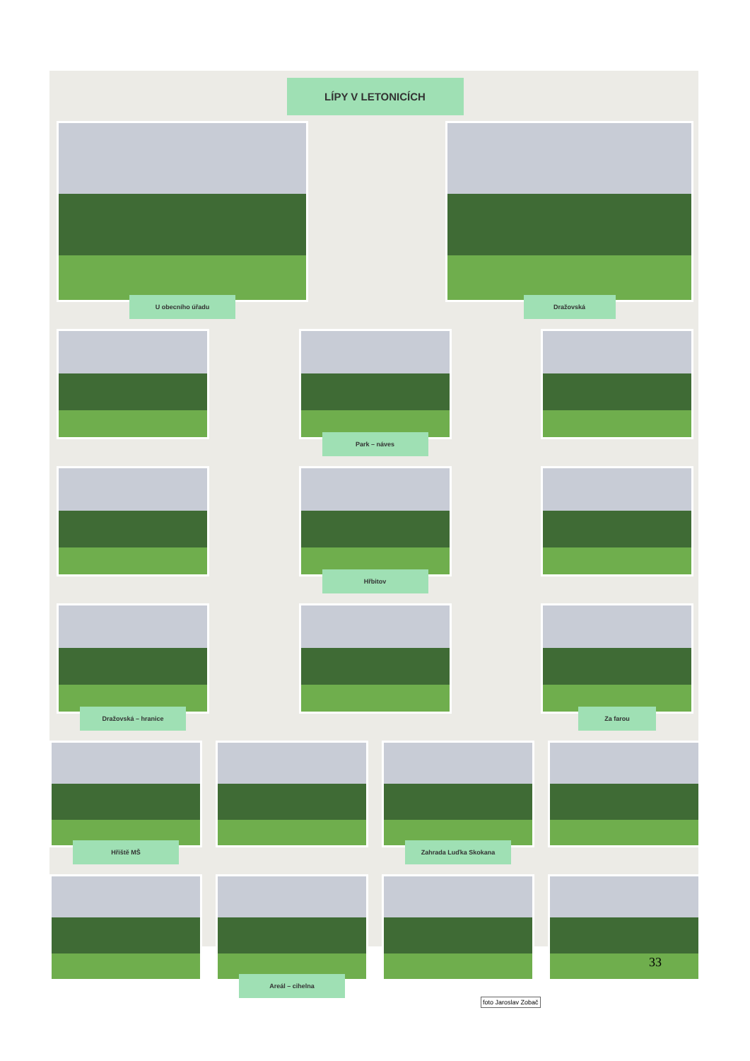LÍPY V LETONICÍCH
U obecního úřadu Dražovská
Park – náves
Hřbitov
Dražovská – hranice Za farou
Hřiště MŠ Zahrada Luďka Skokana
Areál – cihelna
foto Jaroslav Zobač
33